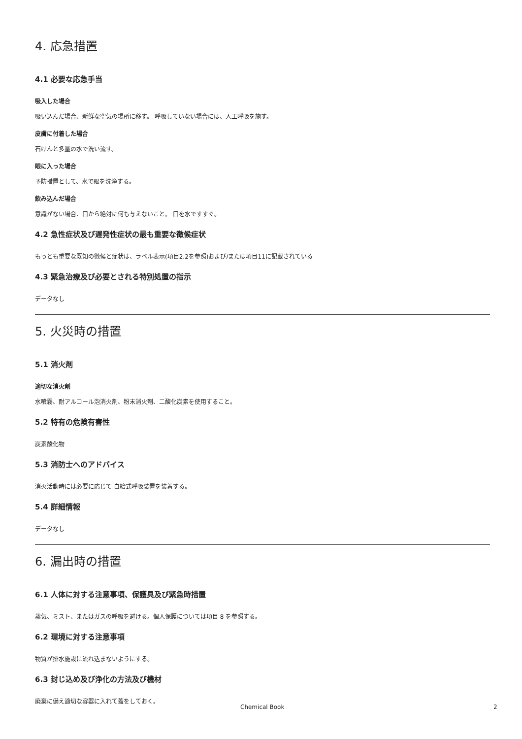4. 応急措置
4.1 必要な応急手当
吸入した場合
吸い込んだ場合、新鮮な空気の場所に移す。 呼吸していない場合には、人工呼吸を施す。
皮膚に付着した場合
石けんと多量の水で洗い流す。
眼に入った場合
予防措置として、水で眼を洗浄する。
飲み込んだ場合
意識がない場合、口から絶対に何も与えないこと。 口を水ですすぐ。
4.2 急性症状及び遅発性症状の最も重要な徴候症状
もっとも重要な既知の徴候と症状は、ラベル表示(項目2.2を参照)および/または項目11に記載されている
4.3 緊急治療及び必要とされる特別処置の指示
データなし
5. 火災時の措置
5.1 消火剤
適切な消火剤
水噴霧、耐アルコール泡消火剤、粉末消火剤、二酸化炭素を使用すること。
5.2 特有の危険有害性
炭素酸化物
5.3 消防士へのアドバイス
消火活動時には必要に応じて 自給式呼吸装置を装着する。
5.4 詳細情報
データなし
6. 漏出時の措置
6.1 人体に対する注意事項、保護具及び緊急時措置
蒸気、ミスト、またはガスの呼吸を避ける。個人保護については項目 8 を参照する。
6.2 環境に対する注意事項
物質が排水施設に流れ込まないようにする。
6.3 封じ込め及び浄化の方法及び機材
廃棄に備え適切な容器に入れて蓋をしておく。
Chemical Book 2